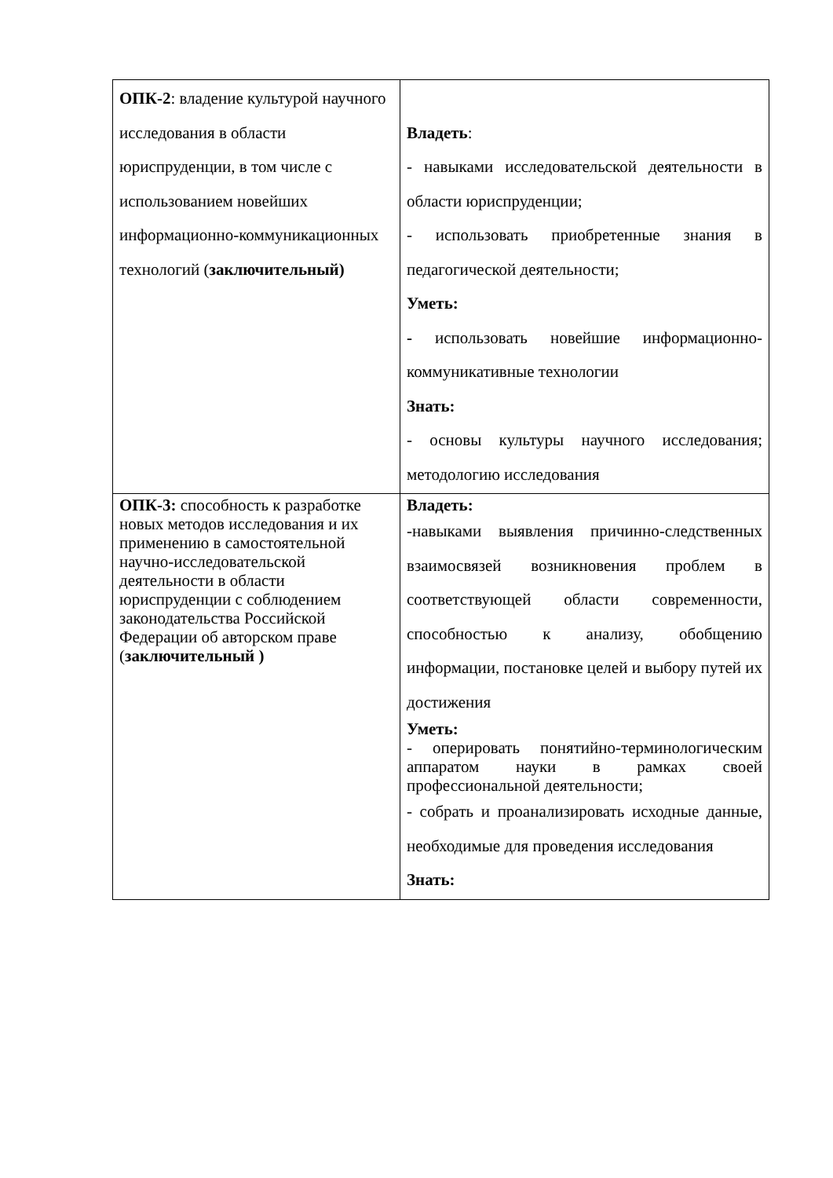| ОПК-2 : владение культурой научного исследования в области юриспруденции, в том числе с использованием новейших информационно-коммуникационных технологий ( заключительный) | Владеть : - навыками исследовательской деятельности в области юриспруденции; - использовать приобретенные знания в педагогической деятельности; Уметь: - использовать новейшие информационно-коммуникативные технологии Знать: - основы культуры научного исследования; методологию исследования |
| ОПК-3: способность к разработке новых методов исследования и их применению в самостоятельной научно-исследовательской деятельности в области юриспруденции с соблюдением законодательства Российской Федерации об авторском праве ( заключительный ) | Владеть: -навыками выявления причинно-следственных взаимосвязей возникновения проблем в соответствующей области современности, способностью к анализу, обобщению информации, постановке целей и выбору путей их достижения Уметь: - оперировать понятийно-терминологическим аппаратом науки в рамках своей профессиональной деятельности; - собрать и проанализировать исходные данные, необходимые для проведения исследования Знать: |